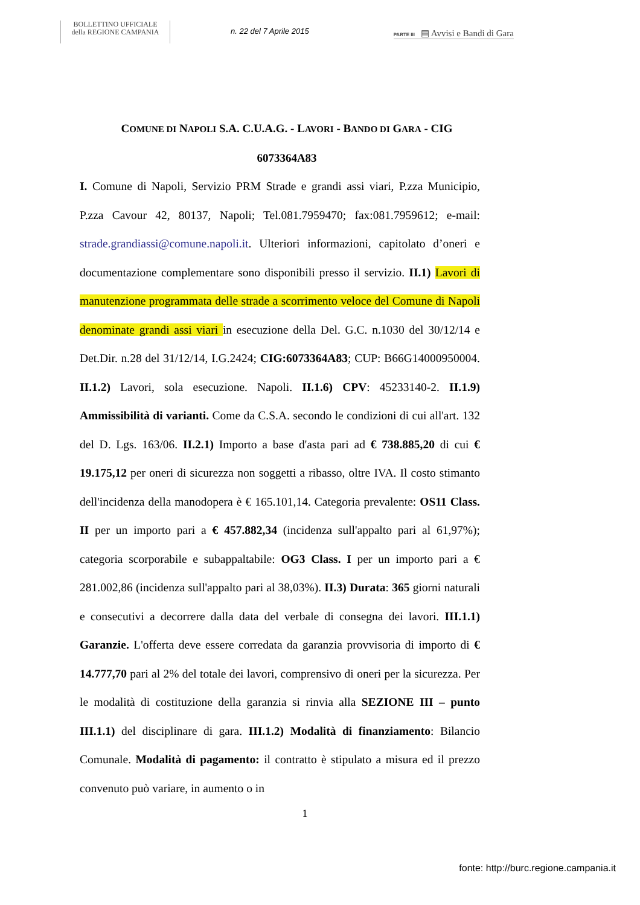BOLLETTINO UFFICIALE
della REGIONE CAMPANIA
n. 22 del 7 Aprile 2015
PARTE III ▤ Avvisi e Bandi di Gara
COMUNE DI NAPOLI S.A. C.U.A.G. - LAVORI - BANDO DI GARA - CIG
6073364A83
I. Comune di Napoli, Servizio PRM Strade e grandi assi viari, P.zza Municipio, P.zza Cavour 42, 80137, Napoli; Tel.081.7959470; fax:081.7959612; e-mail: strade.grandiassi@comune.napoli.it. Ulteriori informazioni, capitolato d’oneri e documentazione complementare sono disponibili presso il servizio. II.1) Lavori di manutenzione programmata delle strade a scorrimento veloce del Comune di Napoli denominate grandi assi viari in esecuzione della Del. G.C. n.1030 del 30/12/14 e Det.Dir. n.28 del 31/12/14, I.G.2424; CIG:6073364A83; CUP: B66G14000950004. II.1.2) Lavori, sola esecuzione. Napoli. II.1.6) CPV: 45233140-2. II.1.9) Ammissibilità di varianti. Come da C.S.A. secondo le condizioni di cui all'art. 132 del D. Lgs. 163/06. II.2.1) Importo a base d'asta pari ad € 738.885,20 di cui € 19.175,12 per oneri di sicurezza non soggetti a ribasso, oltre IVA. Il costo stimanto dell'incidenza della manodopera è € 165.101,14. Categoria prevalente: OS11 Class. II per un importo pari a € 457.882,34 (incidenza sull'appalto pari al 61,97%); categoria scorporabile e subappaltabile: OG3 Class. I per un importo pari a € 281.002,86 (incidenza sull'appalto pari al 38,03%). II.3) Durata: 365 giorni naturali e consecutivi a decorrere dalla data del verbale di consegna dei lavori. III.1.1) Garanzie. L'offerta deve essere corredata da garanzia provvisoria di importo di € 14.777,70 pari al 2% del totale dei lavori, comprensivo di oneri per la sicurezza. Per le modalità di costituzione della garanzia si rinvia alla SEZIONE III – punto III.1.1) del disciplinare di gara. III.1.2) Modalità di finanziamento: Bilancio Comunale. Modalità di pagamento: il contratto è stipulato a misura ed il prezzo convenuto può variare, in aumento o in
1
fonte: http://burc.regione.campania.it